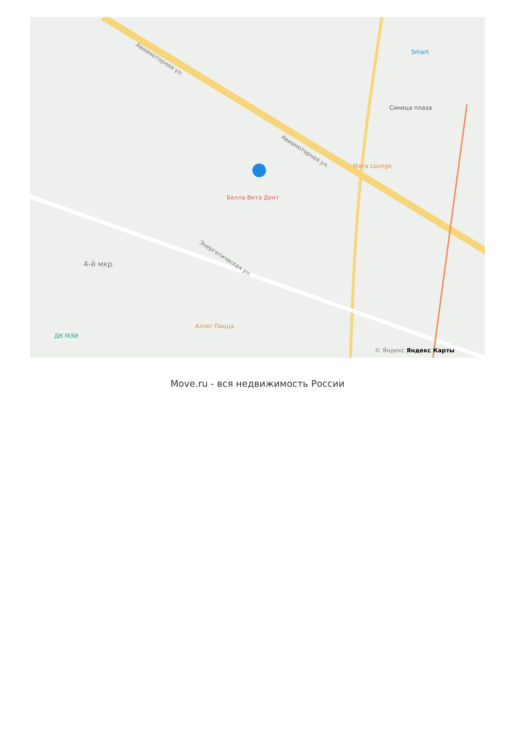Авиамоторная ул.
Авиамоторная ул.
Энергетическая ул.
Белла Вита Дент
Мята Lounge
Синица плаза
Smart
Алло! Пицца
ДК МЭИ
4-й мкр.
© Яндекс Яндекс Карты
Move.ru - вся недвижимость России